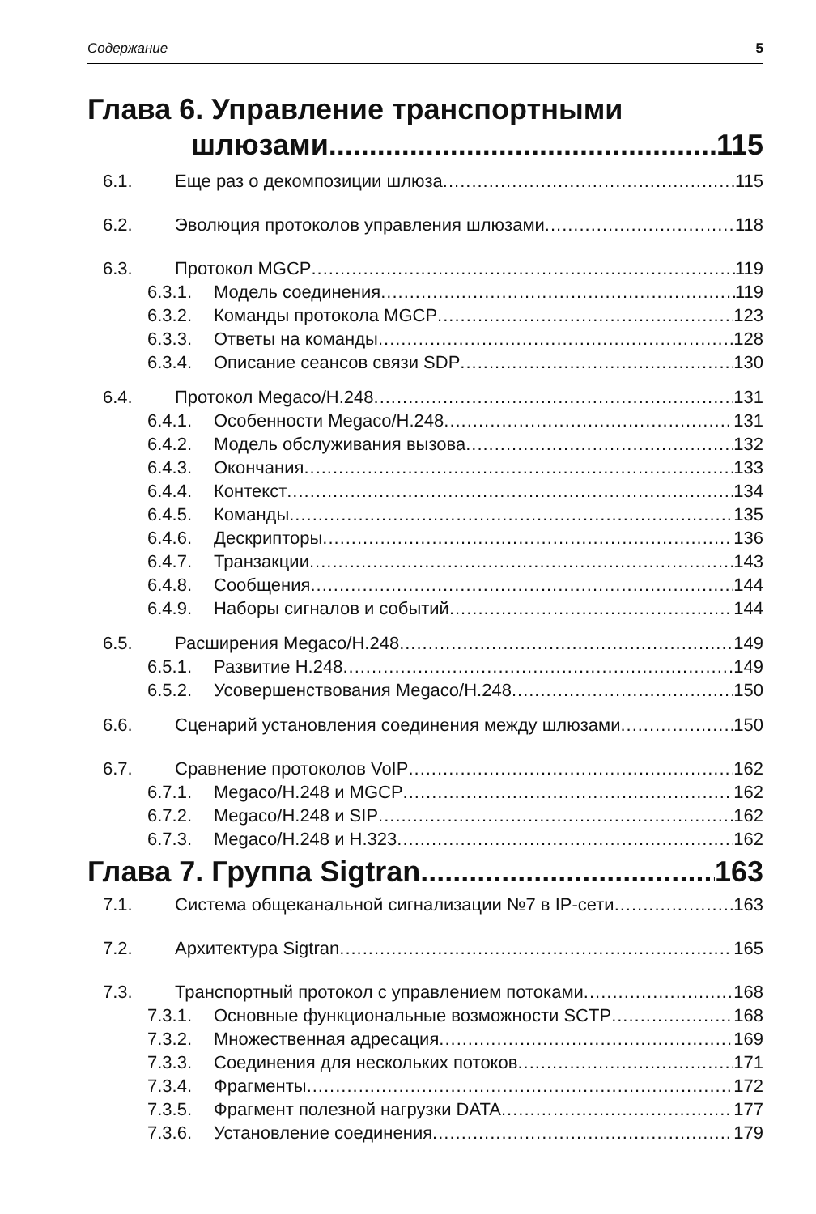Содержание 5
Глава 6. Управление транспортными
шлюзами 115
6.1. Еще раз о декомпозиции шлюза 115
6.2. Эволюция протоколов управления шлюзами 118
6.3. Протокол MGCP 119
6.3.1. Модель соединения 119
6.3.2. Команды протокола MGCP 123
6.3.3. Ответы на команды 128
6.3.4. Описание сеансов связи SDP 130
6.4. Протокол Megaco/H.248 131
6.4.1. Особенности Megaco/H.248 131
6.4.2. Модель обслуживания вызова 132
6.4.3. Окончания 133
6.4.4. Контекст 134
6.4.5. Команды 135
6.4.6. Дескрипторы 136
6.4.7. Транзакции 143
6.4.8. Сообщения 144
6.4.9. Наборы сигналов и событий 144
6.5. Расширения Megaco/H.248 149
6.5.1. Развитие H.248 149
6.5.2. Усовершенствования Megaco/H.248 150
6.6. Сценарий установления соединения между шлюзами 150
6.7. Сравнение протоколов VoIP 162
6.7.1. Megaco/H.248 и MGCP 162
6.7.2. Megaco/H.248 и SIP 162
6.7.3. Megaco/H.248 и H.323 162
Глава 7. Группа Sigtran 163
7.1. Система общеканальной сигнализации №7 в IP-сети 163
7.2. Архитектура Sigtran 165
7.3. Транспортный протокол с управлением потоками 168
7.3.1. Основные функциональные возможности SCTP 168
7.3.2. Множественная адресация 169
7.3.3. Соединения для нескольких потоков 171
7.3.4. Фрагменты 172
7.3.5. Фрагмент полезной нагрузки DATA 177
7.3.6. Установление соединения 179